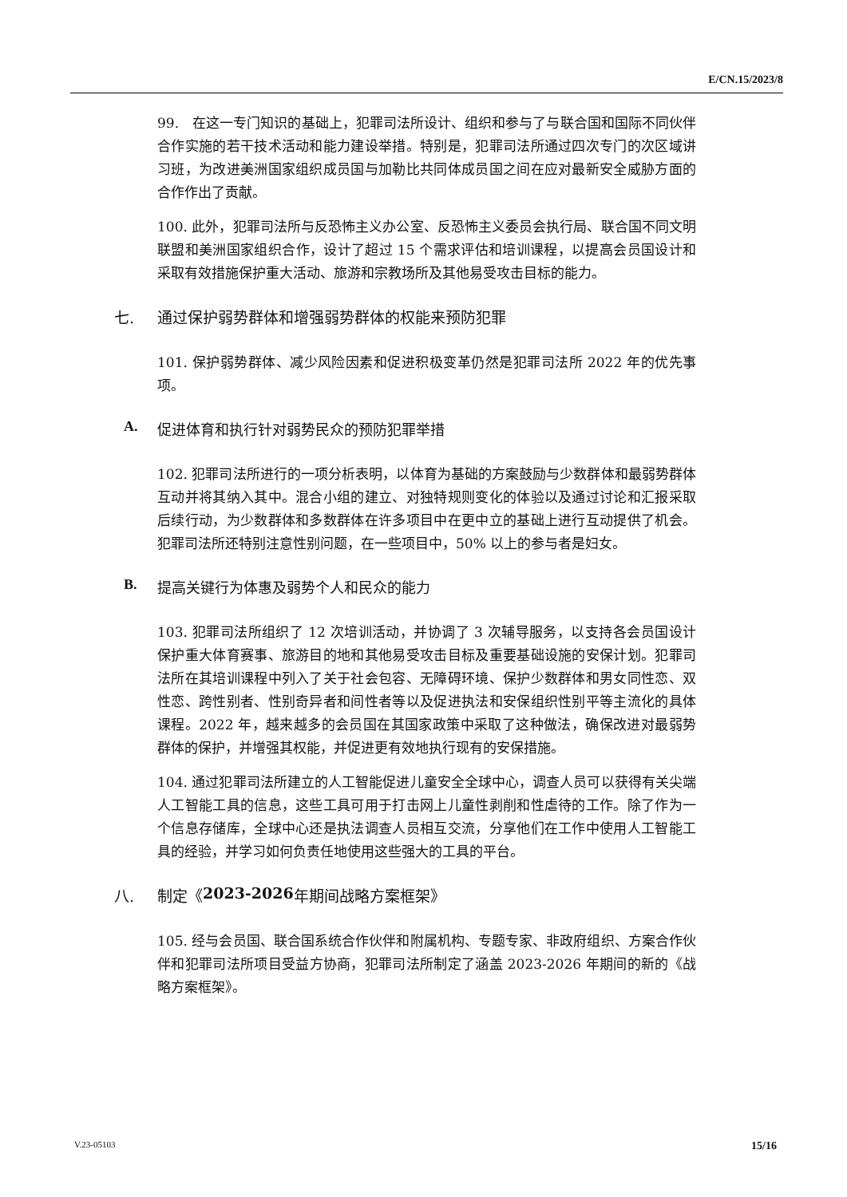E/CN.15/2023/8
99.　在这一专门知识的基础上，犯罪司法所设计、组织和参与了与联合国和国际不同伙伴合作实施的若干技术活动和能力建设举措。特别是，犯罪司法所通过四次专门的次区域讲习班，为改进美洲国家组织成员国与加勒比共同体成员国之间在应对最新安全威胁方面的合作作出了贡献。
100. 此外，犯罪司法所与反恐怖主义办公室、反恐怖主义委员会执行局、联合国不同文明联盟和美洲国家组织合作，设计了超过 15 个需求评估和培训课程，以提高会员国设计和采取有效措施保护重大活动、旅游和宗教场所及其他易受攻击目标的能力。
七. 通过保护弱势群体和增强弱势群体的权能来预防犯罪
101. 保护弱势群体、减少风险因素和促进积极变革仍然是犯罪司法所 2022 年的优先事项。
A. 促进体育和执行针对弱势民众的预防犯罪举措
102. 犯罪司法所进行的一项分析表明，以体育为基础的方案鼓励与少数群体和最弱势群体互动并将其纳入其中。混合小组的建立、对独特规则变化的体验以及通过讨论和汇报采取后续行动，为少数群体和多数群体在许多项目中在更中立的基础上进行互动提供了机会。犯罪司法所还特别注意性别问题，在一些项目中，50% 以上的参与者是妇女。
B. 提高关键行为体惠及弱势个人和民众的能力
103. 犯罪司法所组织了 12 次培训活动，并协调了 3 次辅导服务，以支持各会员国设计保护重大体育赛事、旅游目的地和其他易受攻击目标及重要基础设施的安保计划。犯罪司法所在其培训课程中列入了关于社会包容、无障碍环境、保护少数群体和男女同性恋、双性恋、跨性别者、性别奇异者和间性者等以及促进执法和安保组织性别平等主流化的具体课程。2022 年，越来越多的会员国在其国家政策中采取了这种做法，确保改进对最弱势群体的保护，并增强其权能，并促进更有效地执行现有的安保措施。
104. 通过犯罪司法所建立的人工智能促进儿童安全全球中心，调查人员可以获得有关尖端人工智能工具的信息，这些工具可用于打击网上儿童性剥削和性虐待的工作。除了作为一个信息存储库，全球中心还是执法调查人员相互交流，分享他们在工作中使用人工智能工具的经验，并学习如何负责任地使用这些强大的工具的平台。
八. 制定《 2023-2026 年期间战略方案框架》
105. 经与会员国、联合国系统合作伙伴和附属机构、专题专家、非政府组织、方案合作伙伴和犯罪司法所项目受益方协商，犯罪司法所制定了涵盖 2023-2026 年期间的新的《战略方案框架》。
V.23-05103 15/16